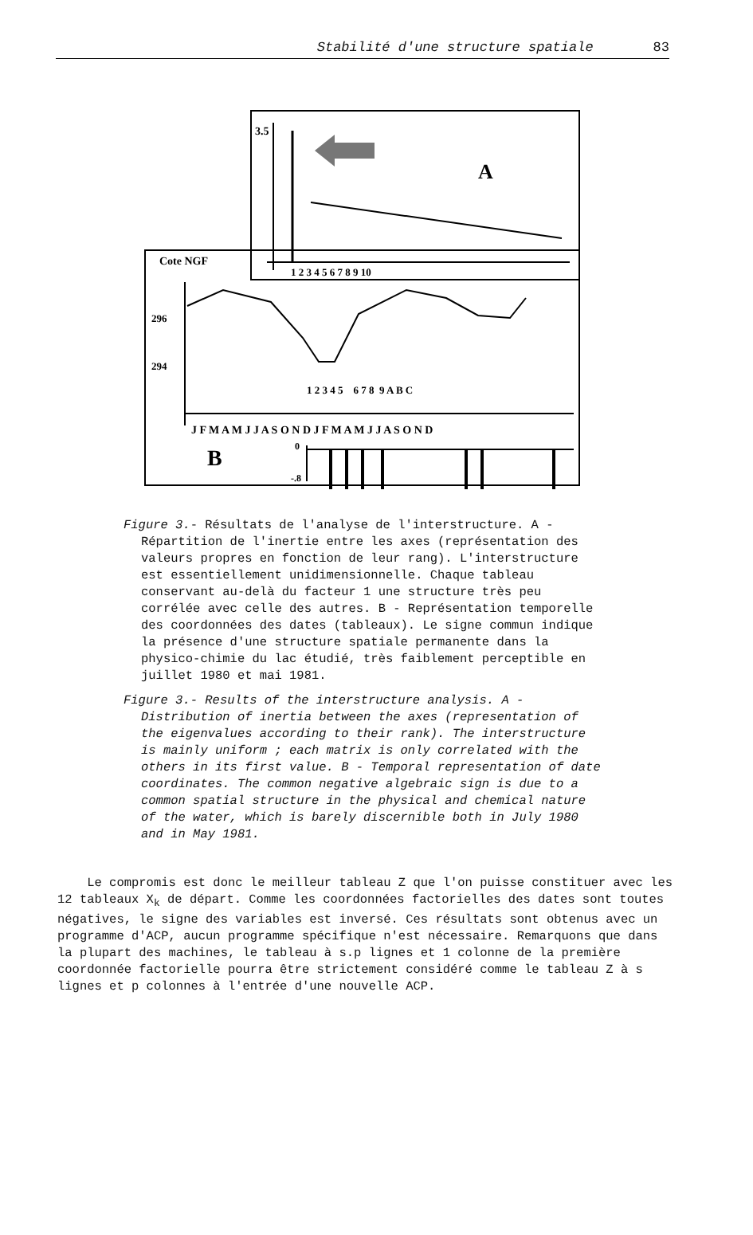Stabilité d'une structure spatiale 83
3.5
A
1 2 3 4 5 6 7 8 9 10
Cote NGF
296
294
1 2 3 4 5 6 7 8 9 A B C
J F M A M J J A S O N D J F M A M J J A S O N D
B
0
-.8
Figure 3.- Résultats de l'analyse de l'interstructure. A - Répartition de l'inertie entre les axes (représentation des valeurs propres en fonction de leur rang). L'interstructure est essentiellement unidimensionnelle. Chaque tableau conservant au-delà du facteur 1 une structure très peu corrélée avec celle des autres. B - Représentation temporelle des coordonnées des dates (tableaux). Le signe commun indique la présence d'une structure spatiale permanente dans la physico-chimie du lac étudié, très faiblement perceptible en juillet 1980 et mai 1981.
Figure 3.- Results of the interstructure analysis. A - Distribution of inertia between the axes (representation of the eigenvalues according to their rank). The interstructure is mainly uniform ; each matrix is only correlated with the others in its first value. B - Temporal representation of date coordinates. The common negative algebraic sign is due to a common spatial structure in the physical and chemical nature of the water, which is barely discernible both in July 1980 and in May 1981.
Le compromis est donc le meilleur tableau Z que l'on puisse constituer avec les 12 tableaux X<sub>k</sub> de départ. Comme les coordonnées factorielles des dates sont toutes négatives, le signe des variables est inversé. Ces résultats sont obtenus avec un programme d'ACP, aucun programme spécifique n'est nécessaire. Remarquons que dans la plupart des machines, le tableau à s.p lignes et 1 colonne de la première coordonnée factorielle pourra être strictement considéré comme le tableau Z à s lignes et p colonnes à l'entrée d'une nouvelle ACP.